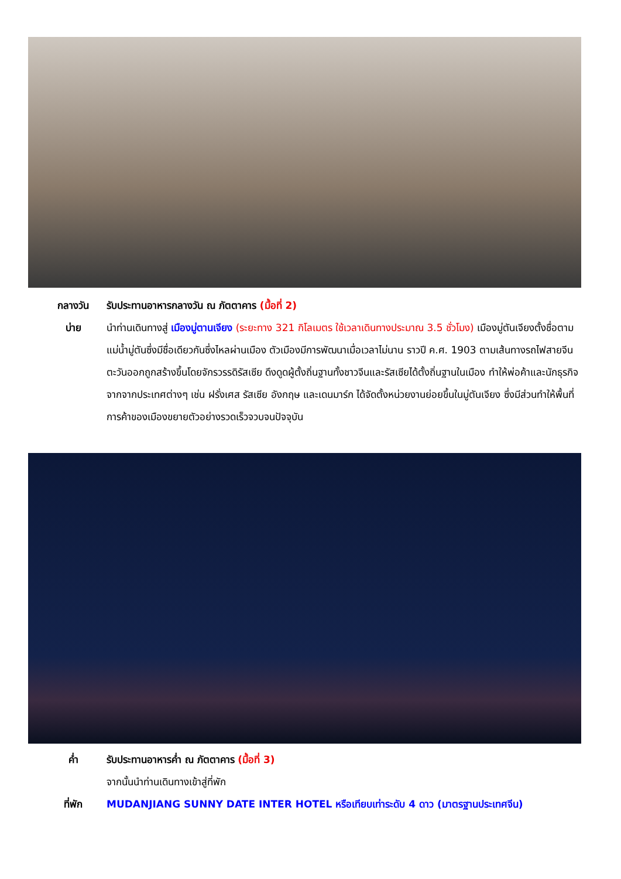กลางวัน รับประทานอาหารกลางวัน ณ ภัตตาคาร (มื้อที่ 2)
บ่าย นำท่านเดินทางสู่ เมืองมู่ตานเจียง (ระยะทาง 321 กิโลเมตร ใช้เวลาเดินทางประมาณ 3.5 ชั่วโมง) เมืองมู่ตันเจียงตั้งชื่อตามแม่น้ำมู่ตันซึ่งมีชื่อเดียวกันซึ่งไหลผ่านเมือง ตัวเมืองมีการพัฒนาเมื่อเวลาไม่นาน ราวปี ค.ศ. 1903 ตามเส้นทางรถไฟสายจีนตะวันออกถูกสร้างขึ้นโดยจักรวรรดิรัสเซีย ดึงดูดผู้ตั้งถิ่นฐานทั้งชาวจีนและรัสเซียได้ตั้งถิ่นฐานในเมือง ทำให้พ่อค้าและนักธุรกิจจากจากประเทศต่างๆ เช่น ฝรั่งเศส รัสเซีย อังกฤษ และเดนมาร์ก ได้จัดตั้งหน่วยงานย่อยขึ้นในมู่ตันเจียง ซึ่งมีส่วนทำให้พื้นที่การค้าของเมืองขยายตัวอย่างรวดเร็วจวบจนปัจจุบัน
ค่ำ รับประทานอาหารค่ำ ณ ภัตตาคาร (มื้อที่ 3)
จากนั้นนำท่านเดินทางเข้าสู่ที่พัก
ที่พัก MUDANJIANG SUNNY DATE INTER HOTEL หรือเทียบเท่าระดับ 4 ดาว (มาตรฐานประเทศจีน)